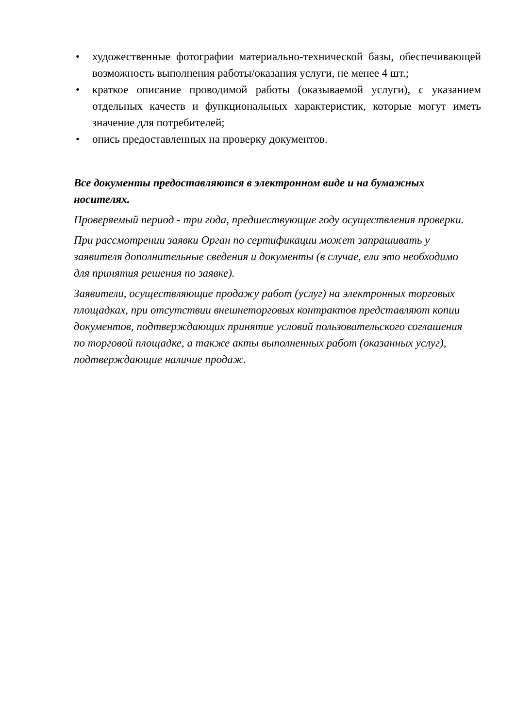• художественные фотографии материально-технической базы, обеспечивающей возможность выполнения работы/оказания услуги, не менее 4 шт.;
• краткое описание проводимой работы (оказываемой услуги), с указанием отдельных качеств и функциональных характеристик, которые могут иметь значение для потребителей;
• опись предоставленных на проверку документов.
Все документы предоставляются в электронном виде и на бумажных носителях.
Проверяемый период - три года, предшествующие году осуществления проверки.
При рассмотрении заявки Орган по сертификации может запрашивать у заявителя дополнительные сведения и документы (в случае, ели это необходимо для принятия решения по заявке).
Заявители, осуществляющие продажу работ (услуг) на электронных торговых площадках, при отсутствии внешнеторговых контрактов представляют копии документов, подтверждающих принятие условий пользовательского соглашения по торговой площадке, а также акты выполненных работ (оказанных услуг), подтверждающие наличие продаж.